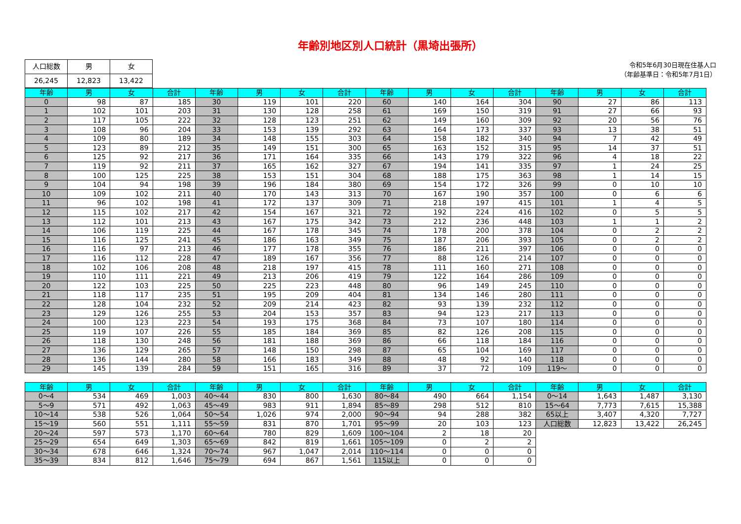年齢別地区別人口統計（黒埼出張所）
| 人口総数 | 男 | 女 |
| 26,245 | 12,823 | 13,422 |
令和5年6月30日現在住基人口
（年齢基準日：令和5年7月1日）
| 年齢 | 男 | 女 | 合計 | 年齢 | 男 | 女 | 合計 | 年齢 | 男 | 女 | 合計 | 年齢 | 男 | 女 | 合計 |
| --- | --- | --- | --- | --- | --- | --- | --- | --- | --- | --- | --- | --- | --- | --- | --- |
| 0 | 98 | 87 | 185 | 30 | 119 | 101 | 220 | 60 | 140 | 164 | 304 | 90 | 27 | 86 | 113 |
| 1 | 102 | 101 | 203 | 31 | 130 | 128 | 258 | 61 | 169 | 150 | 319 | 91 | 27 | 66 | 93 |
| 2 | 117 | 105 | 222 | 32 | 128 | 123 | 251 | 62 | 149 | 160 | 309 | 92 | 20 | 56 | 76 |
| 3 | 108 | 96 | 204 | 33 | 153 | 139 | 292 | 63 | 164 | 173 | 337 | 93 | 13 | 38 | 51 |
| 4 | 109 | 80 | 189 | 34 | 148 | 155 | 303 | 64 | 158 | 182 | 340 | 94 | 7 | 42 | 49 |
| 5 | 123 | 89 | 212 | 35 | 149 | 151 | 300 | 65 | 163 | 152 | 315 | 95 | 14 | 37 | 51 |
| 6 | 125 | 92 | 217 | 36 | 171 | 164 | 335 | 66 | 143 | 179 | 322 | 96 | 4 | 18 | 22 |
| 7 | 119 | 92 | 211 | 37 | 165 | 162 | 327 | 67 | 194 | 141 | 335 | 97 | 1 | 24 | 25 |
| 8 | 100 | 125 | 225 | 38 | 153 | 151 | 304 | 68 | 188 | 175 | 363 | 98 | 1 | 14 | 15 |
| 9 | 104 | 94 | 198 | 39 | 196 | 184 | 380 | 69 | 154 | 172 | 326 | 99 | 0 | 10 | 10 |
| 10 | 109 | 102 | 211 | 40 | 170 | 143 | 313 | 70 | 167 | 190 | 357 | 100 | 0 | 6 | 6 |
| 11 | 96 | 102 | 198 | 41 | 172 | 137 | 309 | 71 | 218 | 197 | 415 | 101 | 1 | 4 | 5 |
| 12 | 115 | 102 | 217 | 42 | 154 | 167 | 321 | 72 | 192 | 224 | 416 | 102 | 0 | 5 | 5 |
| 13 | 112 | 101 | 213 | 43 | 167 | 175 | 342 | 73 | 212 | 236 | 448 | 103 | 1 | 1 | 2 |
| 14 | 106 | 119 | 225 | 44 | 167 | 178 | 345 | 74 | 178 | 200 | 378 | 104 | 0 | 2 | 2 |
| 15 | 116 | 125 | 241 | 45 | 186 | 163 | 349 | 75 | 187 | 206 | 393 | 105 | 0 | 2 | 2 |
| 16 | 116 | 97 | 213 | 46 | 177 | 178 | 355 | 76 | 186 | 211 | 397 | 106 | 0 | 0 | 0 |
| 17 | 116 | 112 | 228 | 47 | 189 | 167 | 356 | 77 | 88 | 126 | 214 | 107 | 0 | 0 | 0 |
| 18 | 102 | 106 | 208 | 48 | 218 | 197 | 415 | 78 | 111 | 160 | 271 | 108 | 0 | 0 | 0 |
| 19 | 110 | 111 | 221 | 49 | 213 | 206 | 419 | 79 | 122 | 164 | 286 | 109 | 0 | 0 | 0 |
| 20 | 122 | 103 | 225 | 50 | 225 | 223 | 448 | 80 | 96 | 149 | 245 | 110 | 0 | 0 | 0 |
| 21 | 118 | 117 | 235 | 51 | 195 | 209 | 404 | 81 | 134 | 146 | 280 | 111 | 0 | 0 | 0 |
| 22 | 128 | 104 | 232 | 52 | 209 | 214 | 423 | 82 | 93 | 139 | 232 | 112 | 0 | 0 | 0 |
| 23 | 129 | 126 | 255 | 53 | 204 | 153 | 357 | 83 | 94 | 123 | 217 | 113 | 0 | 0 | 0 |
| 24 | 100 | 123 | 223 | 54 | 193 | 175 | 368 | 84 | 73 | 107 | 180 | 114 | 0 | 0 | 0 |
| 25 | 119 | 107 | 226 | 55 | 185 | 184 | 369 | 85 | 82 | 126 | 208 | 115 | 0 | 0 | 0 |
| 26 | 118 | 130 | 248 | 56 | 181 | 188 | 369 | 86 | 66 | 118 | 184 | 116 | 0 | 0 | 0 |
| 27 | 136 | 129 | 265 | 57 | 148 | 150 | 298 | 87 | 65 | 104 | 169 | 117 | 0 | 0 | 0 |
| 28 | 136 | 144 | 280 | 58 | 166 | 183 | 349 | 88 | 48 | 92 | 140 | 118 | 0 | 0 | 0 |
| 29 | 145 | 139 | 284 | 59 | 151 | 165 | 316 | 89 | 37 | 72 | 109 | 119～ | 0 | 0 | 0 |
| 年齢 | 男 | 女 | 合計 | 年齢 | 男 | 女 | 合計 | 年齢 | 男 | 女 | 合計 | 年齢 | 男 | 女 | 合計 |
| --- | --- | --- | --- | --- | --- | --- | --- | --- | --- | --- | --- | --- | --- | --- | --- |
| 0～4 | 534 | 469 | 1,003 | 40～44 | 830 | 800 | 1,630 | 80～84 | 490 | 664 | 1,154 | 0～14 | 1,643 | 1,487 | 3,130 |
| 5～9 | 571 | 492 | 1,063 | 45～49 | 983 | 911 | 1,894 | 85～89 | 298 | 512 | 810 | 15～64 | 7,773 | 7,615 | 15,388 |
| 10～14 | 538 | 526 | 1,064 | 50～54 | 1,026 | 974 | 2,000 | 90～94 | 94 | 288 | 382 | 65以上 | 3,407 | 4,320 | 7,727 |
| 15～19 | 560 | 551 | 1,111 | 55～59 | 831 | 870 | 1,701 | 95～99 | 20 | 103 | 123 | 人口総数 | 12,823 | 13,422 | 26,245 |
| 20～24 | 597 | 573 | 1,170 | 60～64 | 780 | 829 | 1,609 | 100～104 | 2 | 18 | 20 | | | | |
| 25～29 | 654 | 649 | 1,303 | 65～69 | 842 | 819 | 1,661 | 105～109 | 0 | 2 | 2 | | | | |
| 30～34 | 678 | 646 | 1,324 | 70～74 | 967 | 1,047 | 2,014 | 110～114 | 0 | 0 | 0 | | | | |
| 35～39 | 834 | 812 | 1,646 | 75～79 | 694 | 867 | 1,561 | 115以上 | 0 | 0 | 0 | | | | |